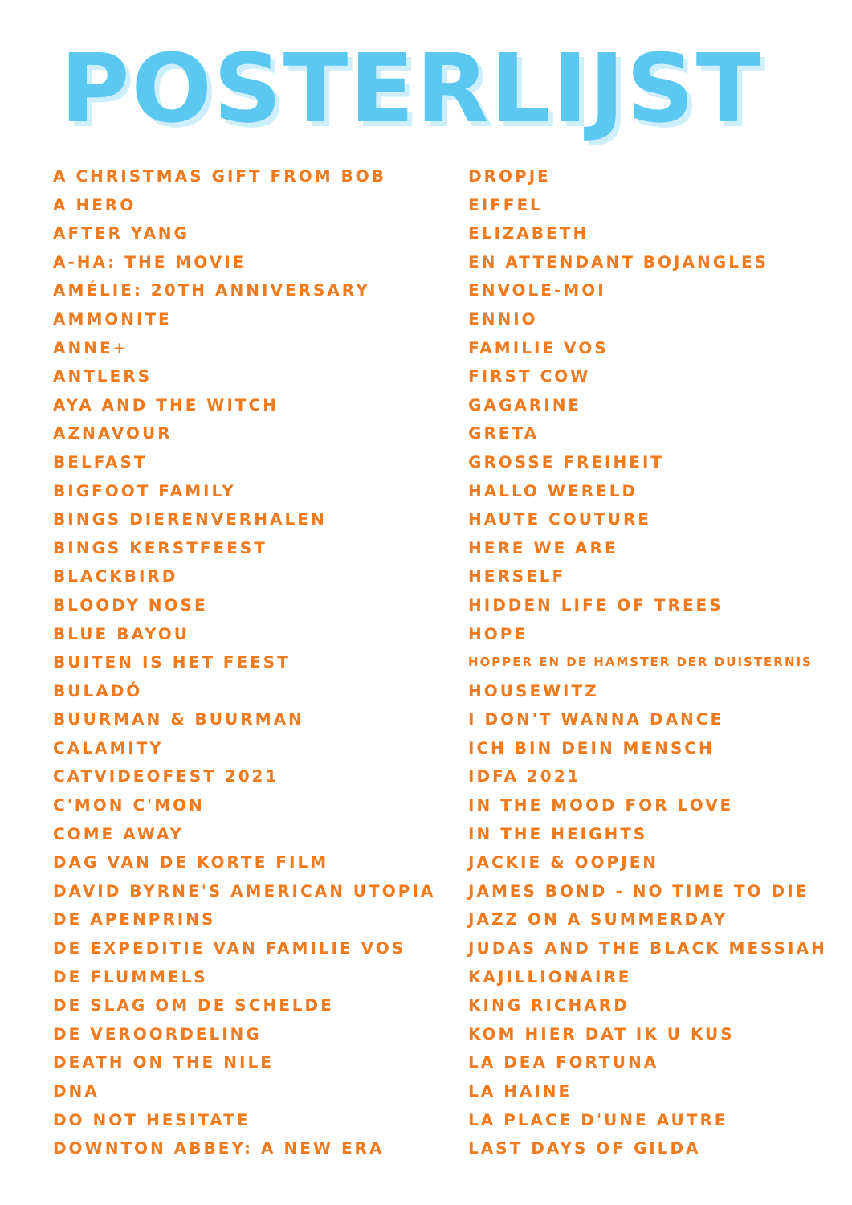POSTERLIJST
A CHRISTMAS GIFT FROM BOB
A HERO
AFTER YANG
A-HA: THE MOVIE
AMÉLIE: 20TH ANNIVERSARY
AMMONITE
ANNE+
ANTLERS
AYA AND THE WITCH
AZNAVOUR
BELFAST
BIGFOOT FAMILY
BINGS DIERENVERHALEN
BINGS KERSTFEEST
BLACKBIRD
BLOODY NOSE
BLUE BAYOU
BUITEN IS HET FEEST
BULADÓ
BUURMAN & BUURMAN
CALAMITY
CATVIDEOFEST 2021
C'MON C'MON
COME AWAY
DAG VAN DE KORTE FILM
DAVID BYRNE'S AMERICAN UTOPIA
DE APENPRINS
DE EXPEDITIE VAN FAMILIE VOS
DE FLUMMELS
DE SLAG OM DE SCHELDE
DE VEROORDELING
DEATH ON THE NILE
DNA
DO NOT HESITATE
DOWNTON ABBEY: A NEW ERA
DROPJE
EIFFEL
ELIZABETH
EN ATTENDANT BOJANGLES
ENVOLE-MOI
ENNIO
FAMILIE VOS
FIRST COW
GAGARINE
GRETA
GROSSE FREIHEIT
HALLO WERELD
HAUTE COUTURE
HERE WE ARE
HERSELF
HIDDEN LIFE OF TREES
HOPE
HOPPER EN DE HAMSTER DER DUISTERNIS
HOUSEWITZ
I DON'T WANNA DANCE
ICH BIN DEIN MENSCH
IDFA 2021
IN THE MOOD FOR LOVE
IN THE HEIGHTS
JACKIE & OOPJEN
JAMES BOND - NO TIME TO DIE
JAZZ ON A SUMMERDAY
JUDAS AND THE BLACK MESSIAH
KAJILLIONAIRE
KING RICHARD
KOM HIER DAT IK U KUS
LA DEA FORTUNA
LA HAINE
LA PLACE D'UNE AUTRE
LAST DAYS OF GILDA